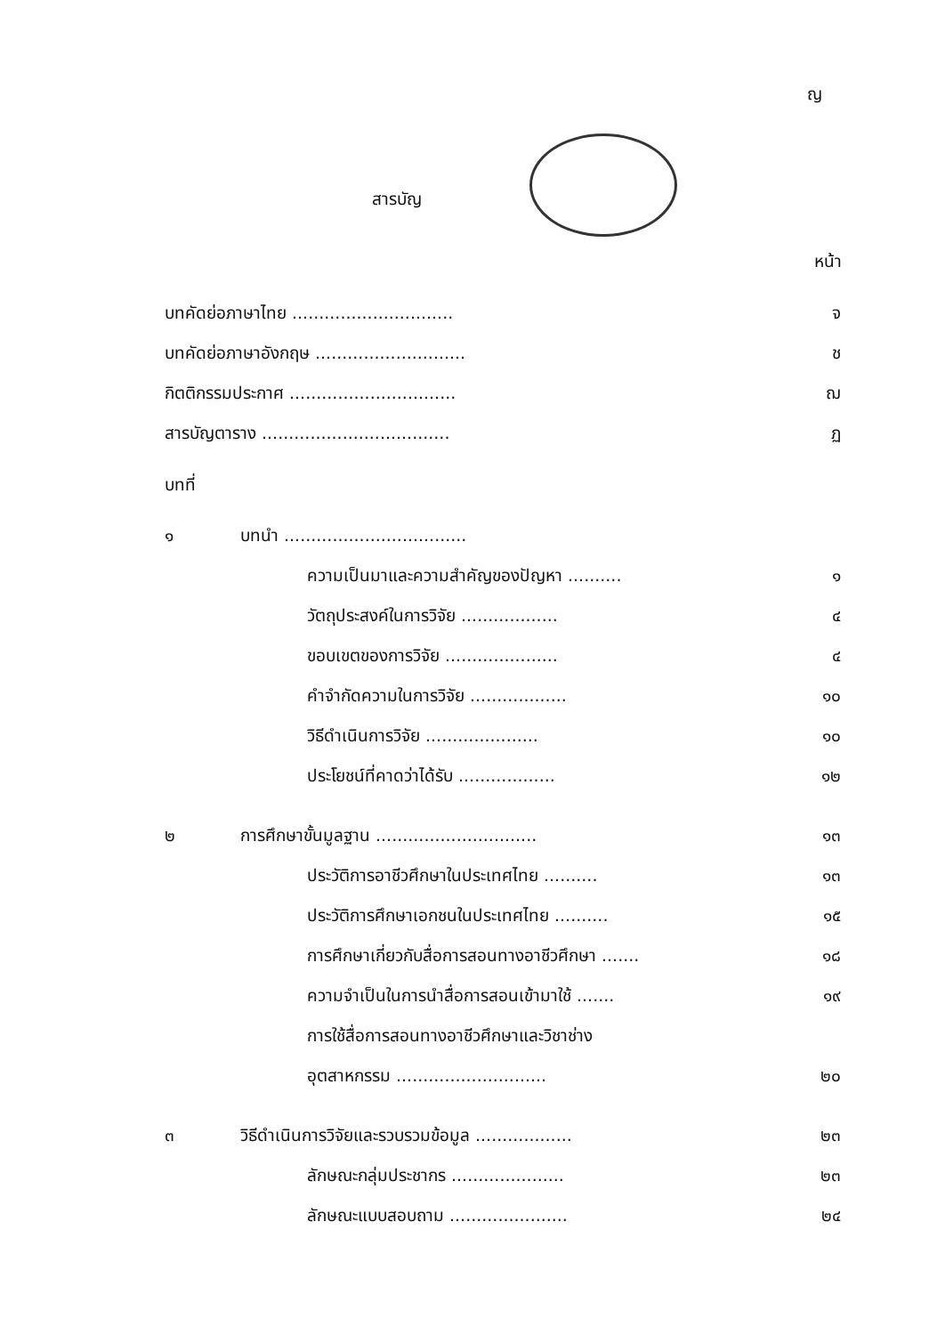ญ
สารบัญ
หน้า
บทคัดย่อภาษาไทย .............................. จ
บทคัดย่อภาษาอังกฤษ ............................ ช
กิตติกรรมประกาศ ............................... ฌ
สารบัญตาราง ................................... ฏ
บทที่
๑ บทนำ ..................................
ความเป็นมาและความสำคัญของปัญหา .......... ๑
วัตถุประสงค์ในการวิจัย .................. ๔
ขอบเขตของการวิจัย ..................... ๔
คำจำกัดความในการวิจัย .................. ๑๐
วิธีดำเนินการวิจัย ..................... ๑๐
ประโยชน์ที่คาดว่าได้รับ .................. ๑๒
๒ การศึกษาขั้นมูลฐาน .............................. ๑๓
ประวัติการอาชีวศึกษาในประเทศไทย .......... ๑๓
ประวัติการศึกษาเอกชนในประเทศไทย .......... ๑๕
การศึกษาเกี่ยวกับสื่อการสอนทางอาชีวศึกษา ....... ๑๘
ความจำเป็นในการนำสื่อการสอนเข้ามาใช้ ....... ๑๙
การใช้สื่อการสอนทางอาชีวศึกษาและวิชาช่าง
อุตสาหกรรม ............................ ๒๐
๓ วิธีดำเนินการวิจัยและรวบรวมข้อมูล .................. ๒๓
ลักษณะกลุ่มประชากร ..................... ๒๓
ลักษณะแบบสอบถาม ...................... ๒๔